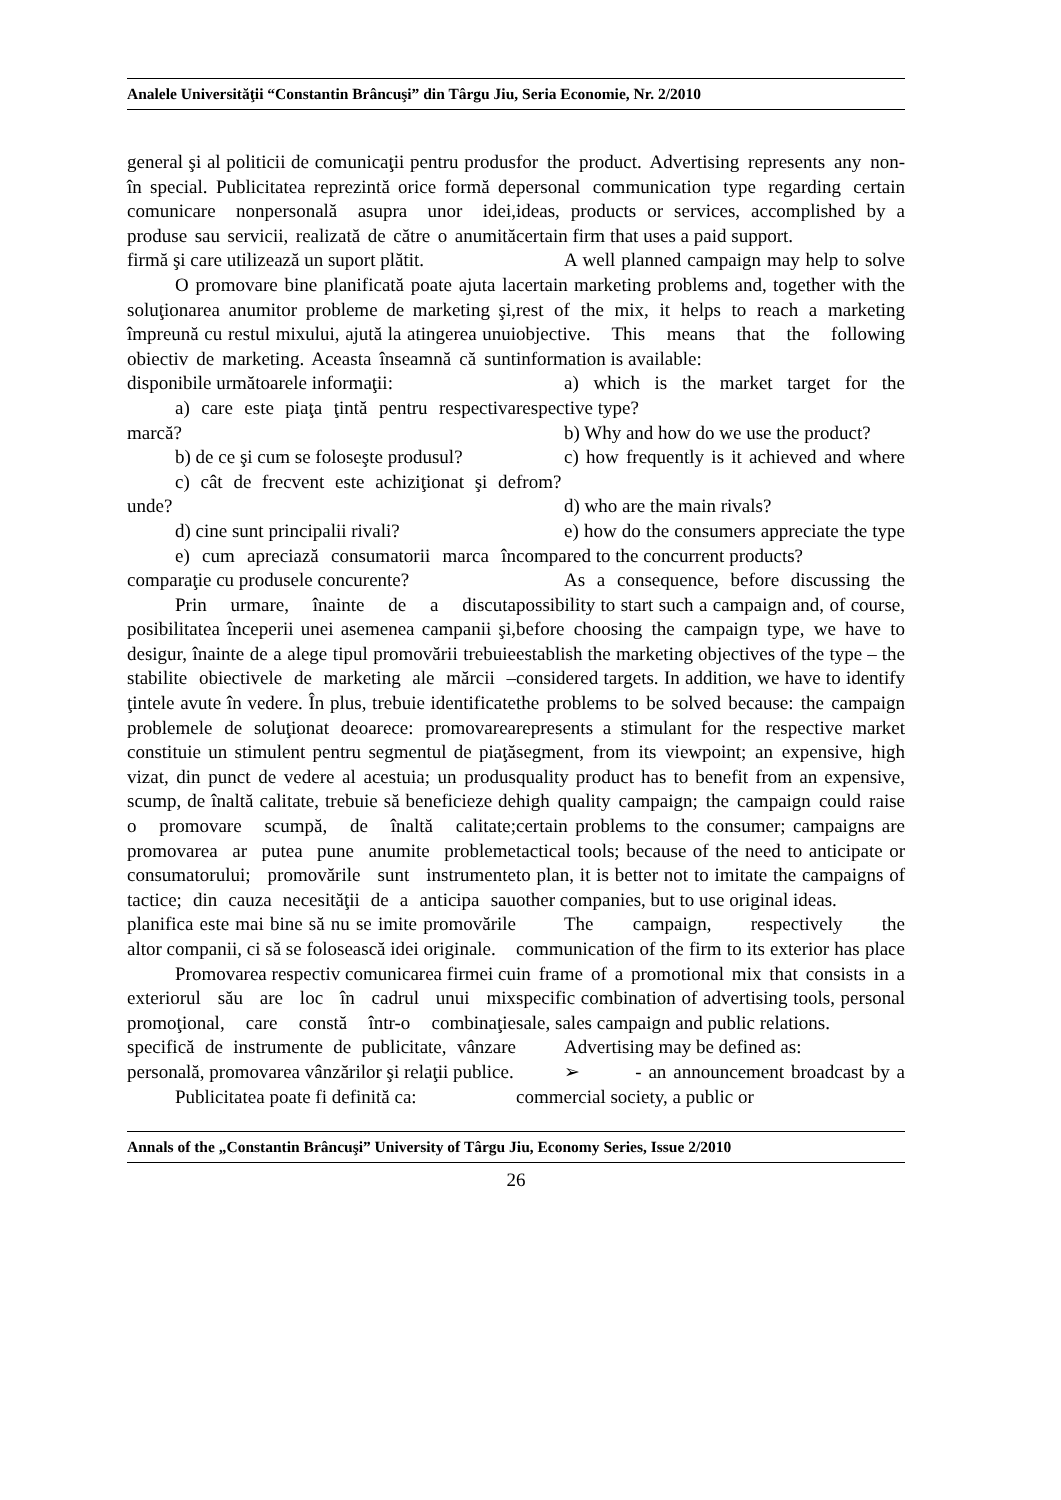Analele Universităţii “Constantin Brâncuşi” din Târgu Jiu, Seria Economie, Nr. 2/2010
general şi al politicii de comunicaţii pentru produs în special. Publicitatea reprezintă orice formă de comunicare nonpersonală asupra unor idei, produse sau servicii, realizată de către o anumită firmă şi care utilizează un suport plătit.
O promovare bine planificată poate ajuta la soluţionarea anumitor probleme de marketing şi, împreună cu restul mixului, ajută la atingerea unui obiectiv de marketing. Aceasta înseamnă că sunt disponibile următoarele informaţii:
a) care este piaţa ţintă pentru respectiva marcă?
b) de ce şi cum se foloseşte produsul?
c) cât de frecvent este achiziţionat şi de unde?
d) cine sunt principalii rivali?
e) cum apreciază consumatorii marca în comparaţie cu produsele concurente?
Prin urmare, înainte de a discuta posibilitatea începerii unei asemenea campanii şi, desigur, înainte de a alege tipul promovării trebuie stabilite obiectivele de marketing ale mărcii – ţintele avute în vedere. În plus, trebuie identificate problemele de soluţionat deoarece: promovarea constituie un stimulent pentru segmentul de piaţă vizat, din punct de vedere al acestuia; un produs scump, de înaltă calitate, trebuie să beneficieze de o promovare scumpă, de înaltă calitate; promovarea ar putea pune anumite probleme consumatorului; promovările sunt instrumente tactice; din cauza necesităţii de a anticipa sau planifica este mai bine să nu se imite promovările altor companii, ci să se folosească idei originale.
Promovarea respectiv comunicarea firmei cu exteriorul său are loc în cadrul unui mix promoţional, care constă într-o combinaţie specifică de instrumente de publicitate, vânzare personală, promovarea vânzărilor şi relaţii publice.
Publicitatea poate fi definită ca:
for the product. Advertising represents any non-personal communication type regarding certain ideas, products or services, accomplished by a certain firm that uses a paid support.
A well planned campaign may help to solve certain marketing problems and, together with the rest of the mix, it helps to reach a marketing objective. This means that the following information is available:
a) which is the market target for the respective type?
b) Why and how do we use the product?
c) how frequently is it achieved and where from?
d) who are the main rivals?
e) how do the consumers appreciate the type compared to the concurrent products?
As a consequence, before discussing the possibility to start such a campaign and, of course, before choosing the campaign type, we have to establish the marketing objectives of the type – the considered targets. In addition, we have to identify the problems to be solved because: the campaign represents a stimulant for the respective market segment, from its viewpoint; an expensive, high quality product has to benefit from an expensive, high quality campaign; the campaign could raise certain problems to the consumer; campaigns are tactical tools; because of the need to anticipate or to plan, it is better not to imitate the campaigns of other companies, but to use original ideas.
The campaign, respectively the communication of the firm to its exterior has place in frame of a promotional mix that consists in a specific combination of advertising tools, personal sale, sales campaign and public relations.
Advertising may be defined as:
➢ - an announcement broadcast by a commercial society, a public or
Annals of the „Constantin Brâncuşi” University of Târgu Jiu, Economy Series, Issue 2/2010
26